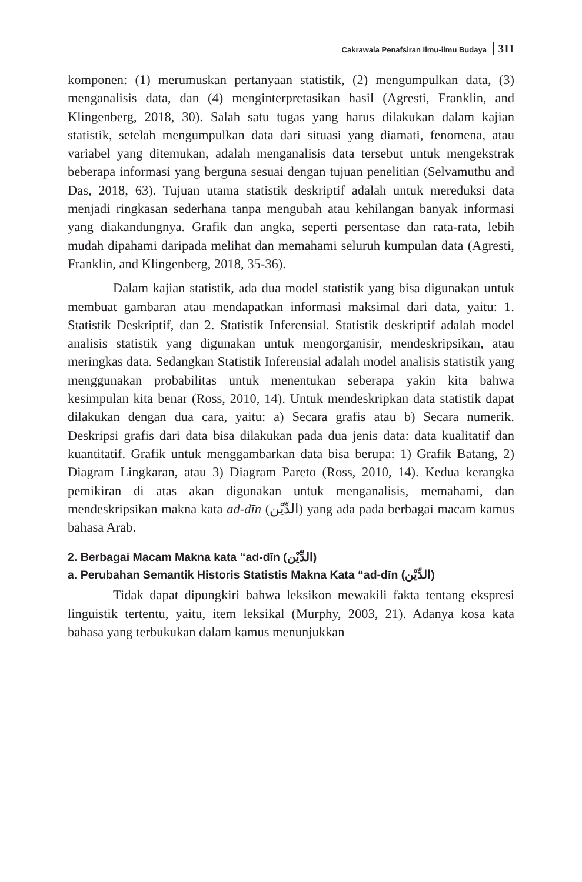Cakrawala Penafsiran Ilmu-ilmu Budaya 311
komponen: (1) merumuskan pertanyaan statistik, (2) mengumpulkan data, (3) menganalisis data, dan (4) menginterpretasikan hasil (Agresti, Franklin, and Klingenberg, 2018, 30). Salah satu tugas yang harus dilakukan dalam kajian statistik, setelah mengumpulkan data dari situasi yang diamati, fenomena, atau variabel yang ditemukan, adalah menganalisis data tersebut untuk mengekstrak beberapa informasi yang berguna sesuai dengan tujuan penelitian (Selvamuthu and Das, 2018, 63). Tujuan utama statistik deskriptif adalah untuk mereduksi data menjadi ringkasan sederhana tanpa mengubah atau kehilangan banyak informasi yang diakandungnya. Grafik dan angka, seperti persentase dan rata-rata, lebih mudah dipahami daripada melihat dan memahami seluruh kumpulan data (Agresti, Franklin, and Klingenberg, 2018, 35-36).
Dalam kajian statistik, ada dua model statistik yang bisa digunakan untuk membuat gambaran atau mendapatkan informasi maksimal dari data, yaitu: 1. Statistik Deskriptif, dan 2. Statistik Inferensial. Statistik deskriptif adalah model analisis statistik yang digunakan untuk mengorganisir, mendeskripsikan, atau meringkas data. Sedangkan Statistik Inferensial adalah model analisis statistik yang menggunakan probabilitas untuk menentukan seberapa yakin kita bahwa kesimpulan kita benar (Ross, 2010, 14). Untuk mendeskripkan data statistik dapat dilakukan dengan dua cara, yaitu: a) Secara grafis atau b) Secara numerik. Deskripsi grafis dari data bisa dilakukan pada dua jenis data: data kualitatif dan kuantitatif. Grafik untuk menggambarkan data bisa berupa: 1) Grafik Batang, 2) Diagram Lingkaran, atau 3) Diagram Pareto (Ross, 2010, 14). Kedua kerangka pemikiran di atas akan digunakan untuk menganalisis, memahami, dan mendeskripsikan makna kata ad-dīn (الدِّيْن) yang ada pada berbagai macam kamus bahasa Arab.
2. Berbagai Macam Makna kata “ad-dīn (الدِّيْن)
a. Perubahan Semantik Historis Statistis Makna Kata “ad-dīn (الدِّيْن)
Tidak dapat dipungkiri bahwa leksikon mewakili fakta tentang ekspresi linguistik tertentu, yaitu, item leksikal (Murphy, 2003, 21). Adanya kosa kata bahasa yang terbukukan dalam kamus menunjukkan